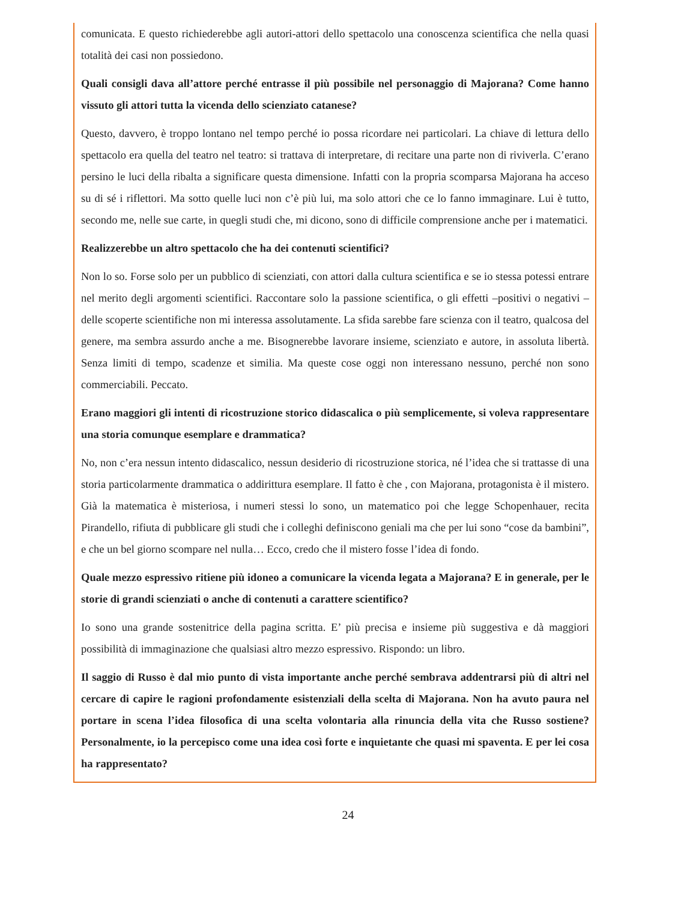comunicata. E questo richiederebbe agli autori-attori dello spettacolo una conoscenza scientifica che nella quasi totalità dei casi non possiedono.
Quali consigli dava all’attore perché entrasse il più possibile nel personaggio di Majorana? Come hanno vissuto gli attori tutta la vicenda dello scienziato catanese?
Questo, davvero, è troppo lontano nel tempo perché io possa ricordare nei particolari. La chiave di lettura dello spettacolo era quella del teatro nel teatro: si trattava di interpretare, di recitare una parte non di riviverla. C’erano persino le luci della ribalta a significare questa dimensione. Infatti con la propria scomparsa Majorana ha acceso su di sé i riflettori. Ma sotto quelle luci non c’è più lui, ma solo attori che ce lo fanno immaginare. Lui è tutto, secondo me, nelle sue carte, in quegli studi che, mi dicono, sono di difficile comprensione anche per i matematici.
Realizzerebbe un altro spettacolo che ha dei contenuti scientifici?
Non lo so. Forse solo per un pubblico di scienziati, con attori dalla cultura scientifica e se io stessa potessi entrare nel merito degli argomenti scientifici. Raccontare solo la passione scientifica, o gli effetti –positivi o negativi – delle scoperte scientifiche non mi interessa assolutamente. La sfida sarebbe fare scienza con il teatro, qualcosa del genere, ma sembra assurdo anche a me. Bisognerebbe lavorare insieme, scienziato e autore, in assoluta libertà. Senza limiti di tempo, scadenze et similia. Ma queste cose oggi non interessano nessuno, perché non sono commerciabili. Peccato.
Erano maggiori gli intenti di ricostruzione storico didascalica o più semplicemente, si voleva rappresentare una storia comunque esemplare e drammatica?
No, non c’era nessun intento didascalico, nessun desiderio di ricostruzione storica, né l’idea che si trattasse di una storia particolarmente drammatica o addirittura esemplare. Il fatto è che , con Majorana, protagonista è il mistero. Già la matematica è misteriosa, i numeri stessi lo sono, un matematico poi che legge Schopenhauer, recita Pirandello, rifiuta di pubblicare gli studi che i colleghi definiscono geniali ma che per lui sono “cose da bambini”, e che un bel giorno scompare nel nulla… Ecco, credo che il mistero fosse l’idea di fondo.
Quale mezzo espressivo ritiene più idoneo a comunicare la vicenda legata a Majorana? E in generale, per le storie di grandi scienziati o anche di contenuti a carattere scientifico?
Io sono una grande sostenitrice della pagina scritta. E’ più precisa e insieme più suggestiva e dà maggiori possibilità di immaginazione che qualsiasi altro mezzo espressivo. Rispondo: un libro.
Il saggio di Russo è dal mio punto di vista importante anche perché sembrava addentrarsi più di altri nel cercare di capire le ragioni profondamente esistenziali della scelta di Majorana. Non ha avuto paura nel portare in scena l’idea filosofica di una scelta volontaria alla rinuncia della vita che Russo sostiene? Personalmente, io la percepisco come una idea così forte e inquietante che quasi mi spaventa. E per lei cosa ha rappresentato?
24